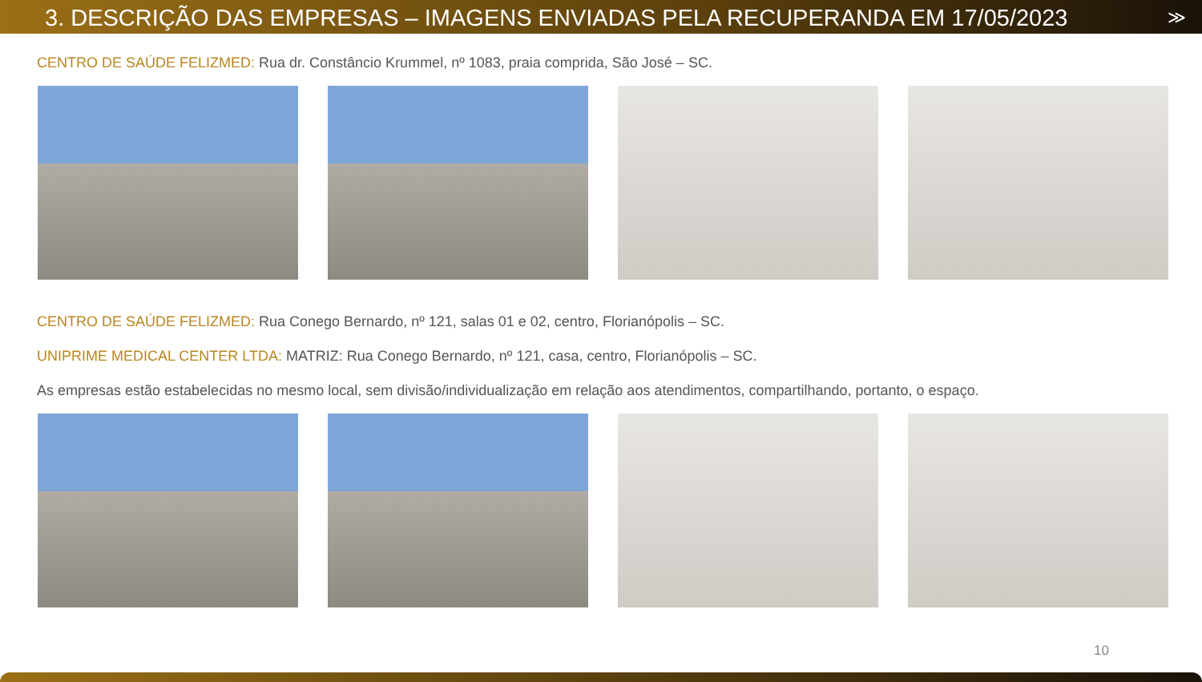3. DESCRIÇÃO DAS EMPRESAS – IMAGENS ENVIADAS PELA RECUPERANDA EM 17/05/2023 ≫
CENTRO DE SAÚDE FELIZMED: Rua dr. Constâncio Krummel, nº 1083, praia comprida, São José – SC.
CENTRO DE SAÚDE FELIZMED: Rua Conego Bernardo, nº 121, salas 01 e 02, centro, Florianópolis – SC.
UNIPRIME MEDICAL CENTER LTDA: MATRIZ: Rua Conego Bernardo, nº 121, casa, centro, Florianópolis – SC.
As empresas estão estabelecidas no mesmo local, sem divisão/individualização em relação aos atendimentos, compartilhando, portanto, o espaço.
10